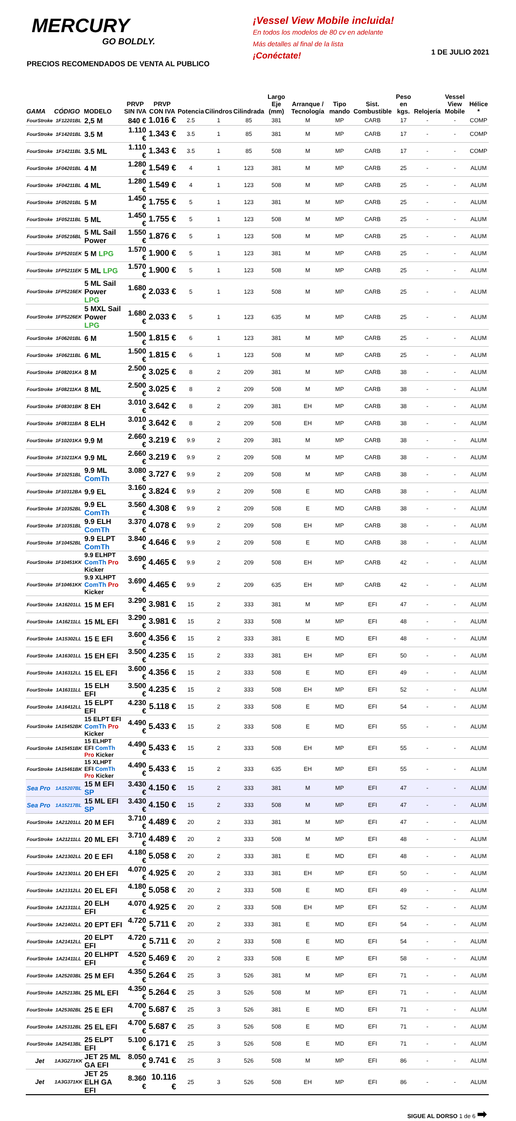MERCURY
GO BOLDLY.
PRECIOS RECOMENDADOS DE VENTA AL PUBLICO
¡Vessel View Mobile incluida!
En todos los modelos de 80 cv en adelante
Más detalles al final de la lista
¡Conéctate!
1 DE JULIO 2021
| GAMA | CÓDIGO | MODELO | PRVP SIN IVA | PRVP CON IVA | Potencia | Cilindros | Cilindrada | Largo Eje (mm) | Arranque / Tecnología | Tipo mando | Sist. Combustible | Peso en kgs. | Relojería | Vessel View Mobile | Hélice * |
| --- | --- | --- | --- | --- | --- | --- | --- | --- | --- | --- | --- | --- | --- | --- | --- |
| FourStroke | 1F12201BL | 2,5 M | 840 € | 1.016 € | 2.5 | 1 | 85 | 381 | M | MP | CARB | 17 | - | - | COMP |
| FourStroke | 1F14201BL | 3.5 M | 1.110 € | 1.343 € | 3.5 | 1 | 85 | 381 | M | MP | CARB | 17 | - | - | COMP |
| FourStroke | 1F14211BL | 3.5 ML | 1.110 € | 1.343 € | 3.5 | 1 | 85 | 508 | M | MP | CARB | 17 | - | - | COMP |
| FourStroke | 1F04201BL | 4 M | 1.280 € | 1.549 € | 4 | 1 | 123 | 381 | M | MP | CARB | 25 | - | - | ALUM |
| FourStroke | 1F04211BL | 4 ML | 1.280 € | 1.549 € | 4 | 1 | 123 | 508 | M | MP | CARB | 25 | - | - | ALUM |
| FourStroke | 1F05201BL | 5 M | 1.450 € | 1.755 € | 5 | 1 | 123 | 381 | M | MP | CARB | 25 | - | - | ALUM |
| FourStroke | 1F05211BL | 5 ML | 1.450 € | 1.755 € | 5 | 1 | 123 | 508 | M | MP | CARB | 25 | - | - | ALUM |
| FourStroke | 1F05216BL | 5 ML Sail Power | 1.550 € | 1.876 € | 5 | 1 | 123 | 508 | M | MP | CARB | 25 | - | - | ALUM |
| FourStroke | 1FP5201EK | 5 M LPG | 1.570 € | 1.900 € | 5 | 1 | 123 | 381 | M | MP | CARB | 25 | - | - | ALUM |
| FourStroke | 1FP5211EK | 5 ML LPG | 1.570 € | 1.900 € | 5 | 1 | 123 | 508 | M | MP | CARB | 25 | - | - | ALUM |
| FourStroke | 1FP5216EK | 5 ML Sail Power LPG | 1.680 € | 2.033 € | 5 | 1 | 123 | 508 | M | MP | CARB | 25 | - | - | ALUM |
| FourStroke | 1FP5226EK | 5 MXL Sail Power LPG | 1.680 € | 2.033 € | 5 | 1 | 123 | 635 | M | MP | CARB | 25 | - | - | ALUM |
| FourStroke | 1F06201BL | 6 M | 1.500 € | 1.815 € | 6 | 1 | 123 | 381 | M | MP | CARB | 25 | - | - | ALUM |
| FourStroke | 1F06211BL | 6 ML | 1.500 € | 1.815 € | 6 | 1 | 123 | 508 | M | MP | CARB | 25 | - | - | ALUM |
| FourStroke | 1F08201KA | 8 M | 2.500 € | 3.025 € | 8 | 2 | 209 | 381 | M | MP | CARB | 38 | - | - | ALUM |
| FourStroke | 1F08211KA | 8 ML | 2.500 € | 3.025 € | 8 | 2 | 209 | 508 | M | MP | CARB | 38 | - | - | ALUM |
| FourStroke | 1F08301BK | 8 EH | 3.010 € | 3.642 € | 8 | 2 | 209 | 381 | EH | MP | CARB | 38 | - | - | ALUM |
| FourStroke | 1F08311BA | 8 ELH | 3.010 € | 3.642 € | 8 | 2 | 209 | 508 | EH | MP | CARB | 38 | - | - | ALUM |
| FourStroke | 1F10201KA | 9.9 M | 2.660 € | 3.219 € | 9.9 | 2 | 209 | 381 | M | MP | CARB | 38 | - | - | ALUM |
| FourStroke | 1F10211KA | 9.9 ML | 2.660 € | 3.219 € | 9.9 | 2 | 209 | 508 | M | MP | CARB | 38 | - | - | ALUM |
| FourStroke | 1F10251BL | 9.9 ML ComTh | 3.080 € | 3.727 € | 9.9 | 2 | 209 | 508 | M | MP | CARB | 38 | - | - | ALUM |
| FourStroke | 1F10312BA | 9.9 EL | 3.160 € | 3.824 € | 9.9 | 2 | 209 | 508 | E | MD | CARB | 38 | - | - | ALUM |
| FourStroke | 1F10352BL | 9.9 EL ComTh | 3.560 € | 4.308 € | 9.9 | 2 | 209 | 508 | E | MD | CARB | 38 | - | - | ALUM |
| FourStroke | 1F10351BL | 9.9 ELH ComTh | 3.370 € | 4.078 € | 9.9 | 2 | 209 | 508 | EH | MP | CARB | 38 | - | - | ALUM |
| FourStroke | 1F10452BL | 9.9 ELPT ComTh | 3.840 € | 4.646 € | 9.9 | 2 | 209 | 508 | E | MD | CARB | 38 | - | - | ALUM |
| FourStroke | 1F10451KK | 9.9 ELHPT ComTh Pro Kicker | 3.690 € | 4.465 € | 9.9 | 2 | 209 | 508 | EH | MP | CARB | 42 | - | - | ALUM |
| FourStroke | 1F10461KK | 9.9 XLHPT ComTh Pro Kicker | 3.690 € | 4.465 € | 9.9 | 2 | 209 | 635 | EH | MP | CARB | 42 | - | - | ALUM |
| FourStroke | 1A16201LL | 15 M EFI | 3.290 € | 3.981 € | 15 | 2 | 333 | 381 | M | MP | EFI | 47 | - | - | ALUM |
| FourStroke | 1A16211LL | 15 ML EFI | 3.290 € | 3.981 € | 15 | 2 | 333 | 508 | M | MP | EFI | 48 | - | - | ALUM |
| FourStroke | 1A15302LL | 15 E EFI | 3.600 € | 4.356 € | 15 | 2 | 333 | 381 | E | MD | EFI | 48 | - | - | ALUM |
| FourStroke | 1A16301LL | 15 EH EFI | 3.500 € | 4.235 € | 15 | 2 | 333 | 381 | EH | MP | EFI | 50 | - | - | ALUM |
| FourStroke | 1A16312LL | 15 EL EFI | 3.600 € | 4.356 € | 15 | 2 | 333 | 508 | E | MD | EFI | 49 | - | - | ALUM |
| FourStroke | 1A16311LL | 15 ELH EFI | 3.500 € | 4.235 € | 15 | 2 | 333 | 508 | EH | MP | EFI | 52 | - | - | ALUM |
| FourStroke | 1A16412LL | 15 ELPT EFI | 4.230 € | 5.118 € | 15 | 2 | 333 | 508 | E | MD | EFI | 54 | - | - | ALUM |
| FourStroke | 1A15452BK | 15 ELPT EFI ComTh Pro Kicker | 4.490 € | 5.433 € | 15 | 2 | 333 | 508 | E | MD | EFI | 55 | - | - | ALUM |
| FourStroke | 1A15451BK | 15 ELHPT EFI ComTh Pro Kicker | 4.490 € | 5.433 € | 15 | 2 | 333 | 508 | EH | MP | EFI | 55 | - | - | ALUM |
| FourStroke | 1A15461BK | 15 XLHPT EFI ComTh Pro Kicker | 4.490 € | 5.433 € | 15 | 2 | 333 | 635 | EH | MP | EFI | 55 | - | - | ALUM |
| Sea Pro | 1A15207BL | 15 M EFI SP | 3.430 € | 4.150 € | 15 | 2 | 333 | 381 | M | MP | EFI | 47 | - | - | ALUM |
| Sea Pro | 1A15217BL | 15 ML EFI SP | 3.430 € | 4.150 € | 15 | 2 | 333 | 508 | M | MP | EFI | 47 | - | - | ALUM |
| FourStroke | 1A21201LL | 20 M EFI | 3.710 € | 4.489 € | 20 | 2 | 333 | 381 | M | MP | EFI | 47 | - | - | ALUM |
| FourStroke | 1A21211LL | 20 ML EFI | 3.710 € | 4.489 € | 20 | 2 | 333 | 508 | M | MP | EFI | 48 | - | - | ALUM |
| FourStroke | 1A21302LL | 20 E EFI | 4.180 € | 5.058 € | 20 | 2 | 333 | 381 | E | MD | EFI | 48 | - | - | ALUM |
| FourStroke | 1A21301LL | 20 EH EFI | 4.070 € | 4.925 € | 20 | 2 | 333 | 381 | EH | MP | EFI | 50 | - | - | ALUM |
| FourStroke | 1A21312LL | 20 EL EFI | 4.180 € | 5.058 € | 20 | 2 | 333 | 508 | E | MD | EFI | 49 | - | - | ALUM |
| FourStroke | 1A21311LL | 20 ELH EFI | 4.070 € | 4.925 € | 20 | 2 | 333 | 508 | EH | MP | EFI | 52 | - | - | ALUM |
| FourStroke | 1A21402LL | 20 EPT EFI | 4.720 € | 5.711 € | 20 | 2 | 333 | 381 | E | MD | EFI | 54 | - | - | ALUM |
| FourStroke | 1A21412LL | 20 ELPT EFI | 4.720 € | 5.711 € | 20 | 2 | 333 | 508 | E | MD | EFI | 54 | - | - | ALUM |
| FourStroke | 1A21411LL | 20 ELHPT EFI | 4.520 € | 5.469 € | 20 | 2 | 333 | 508 | E | MP | EFI | 58 | - | - | ALUM |
| FourStroke | 1A25203BL | 25 M EFI | 4.350 € | 5.264 € | 25 | 3 | 526 | 381 | M | MP | EFI | 71 | - | - | ALUM |
| FourStroke | 1A25213BL | 25 ML EFI | 4.350 € | 5.264 € | 25 | 3 | 526 | 508 | M | MP | EFI | 71 | - | - | ALUM |
| FourStroke | 1A25302BL | 25 E EFI | 4.700 € | 5.687 € | 25 | 3 | 526 | 381 | E | MD | EFI | 71 | - | - | ALUM |
| FourStroke | 1A25312BL | 25 EL EFI | 4.700 € | 5.687 € | 25 | 3 | 526 | 508 | E | MD | EFI | 71 | - | - | ALUM |
| FourStroke | 1A25413BL | 25 ELPT EFI | 5.100 € | 6.171 € | 25 | 3 | 526 | 508 | E | MD | EFI | 71 | - | - | ALUM |
| Jet | 1A3G271KK | JET 25 ML GA EFI | 8.050 € | 9.741 € | 25 | 3 | 526 | 508 | M | MP | EFI | 86 | - | - | ALUM |
| Jet | 1A3G371KK | JET 25 ELH GA EFI | 8.360 € | 10.116 € | 25 | 3 | 526 | 508 | EH | MP | EFI | 86 | - | - | ALUM |
SIGUE AL DORSO 1 de 6 ➡